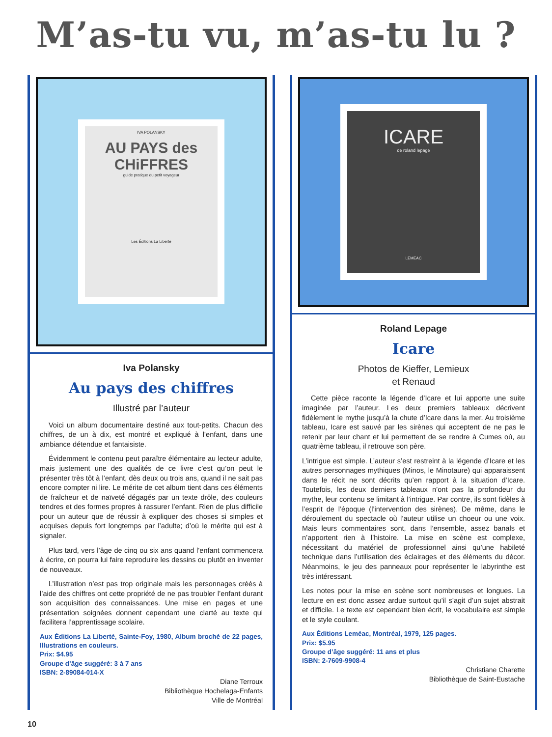M’as-tu vu, m’as-tu lu ?
IVA POLANSKY
AU PAYS des CHiFFRES
guide pratique du petit voyageur
Les Éditions La Liberté
Iva Polansky
Au pays des chiffres
Illustré par l’auteur
Voici un album documentaire destiné aux tout-petits. Chacun des chiffres, de un à dix, est montré et expliqué à l’enfant, dans une ambiance détendue et fantaisiste.
Évidemment le contenu peut paraître élémentaire au lecteur adulte, mais justement une des qualités de ce livre c’est qu’on peut le présenter très tôt à l’enfant, dès deux ou trois ans, quand il ne sait pas encore compter ni lire. Le mérite de cet album tient dans ces éléments de fraîcheur et de naïveté dégagés par un texte drôle, des couleurs tendres et des formes propres à rassurer l’enfant. Rien de plus difficile pour un auteur que de réussir à expliquer des choses si simples et acquises depuis fort longtemps par l’adulte; d’où le mérite qui est à signaler.
Plus tard, vers l’âge de cinq ou six ans quand l’enfant commencera à écrire, on pourra lui faire reproduire les dessins ou plutôt en inventer de nouveaux.
L’illustration n’est pas trop originale mais les personnages créés à l’aide des chiffres ont cette propriété de ne pas troubler l’enfant durant son acquisition des connaissances. Une mise en pages et une présentation soignées donnent cependant une clarté au texte qui facilitera l’apprentissage scolaire.
Aux Éditions La Liberté, Sainte-Foy, 1980, Album broché de 22 pages, Illustrations en couleurs.
Prix: $4.95
Groupe d’âge suggéré: 3 à 7 ans
ISBN: 2-89084-014-X
Diane Terroux
Bibliothèque Hochelaga-Enfants
Ville de Montréal
ICARE
de roland lepage
LEMEAC
Roland Lepage
Icare
Photos de Kieffer, Lemieux
et Renaud
Cette pièce raconte la légende d’Icare et lui apporte une suite imaginée par l’auteur. Les deux premiers tableaux décrivent fidèlement le mythe jusqu’à la chute d’Icare dans la mer. Au troisième tableau, Icare est sauvé par les sirènes qui acceptent de ne pas le retenir par leur chant et lui permettent de se rendre à Cumes où, au quatrième tableau, il retrouve son père.
L’intrigue est simple. L’auteur s’est restreint à la légende d’Icare et les autres personnages mythiques (Minos, le Minotaure) qui apparaissent dans le récit ne sont décrits qu’en rapport à la situation d’Icare. Toutefois, les deux derniers tableaux n’ont pas la profondeur du mythe, leur contenu se limitant à l’intrigue. Par contre, ils sont fidèles à l’esprit de l’époque (l’intervention des sirènes). De même, dans le déroulement du spectacle où l’auteur utilise un choeur ou une voix. Mais leurs commentaires sont, dans l’ensemble, assez banals et n’apportent rien à l’histoire. La mise en scène est complexe, nécessitant du matériel de professionnel ainsi qu’une habileté technique dans l’utilisation des éclairages et des éléments du décor. Néanmoins, le jeu des panneaux pour représenter le labyrinthe est très intéressant.
Les notes pour la mise en scène sont nombreuses et longues. La lecture en est donc assez ardue surtout qu’il s’agit d’un sujet abstrait et difficile. Le texte est cependant bien écrit, le vocabulaire est simple et le style coulant.
Aux Éditions Leméac, Montréal, 1979, 125 pages.
Prix: $5.95
Groupe d’âge suggéré: 11 ans et plus
ISBN: 2-7609-9908-4
Christiane Charette
Bibliothèque de Saint-Eustache
10